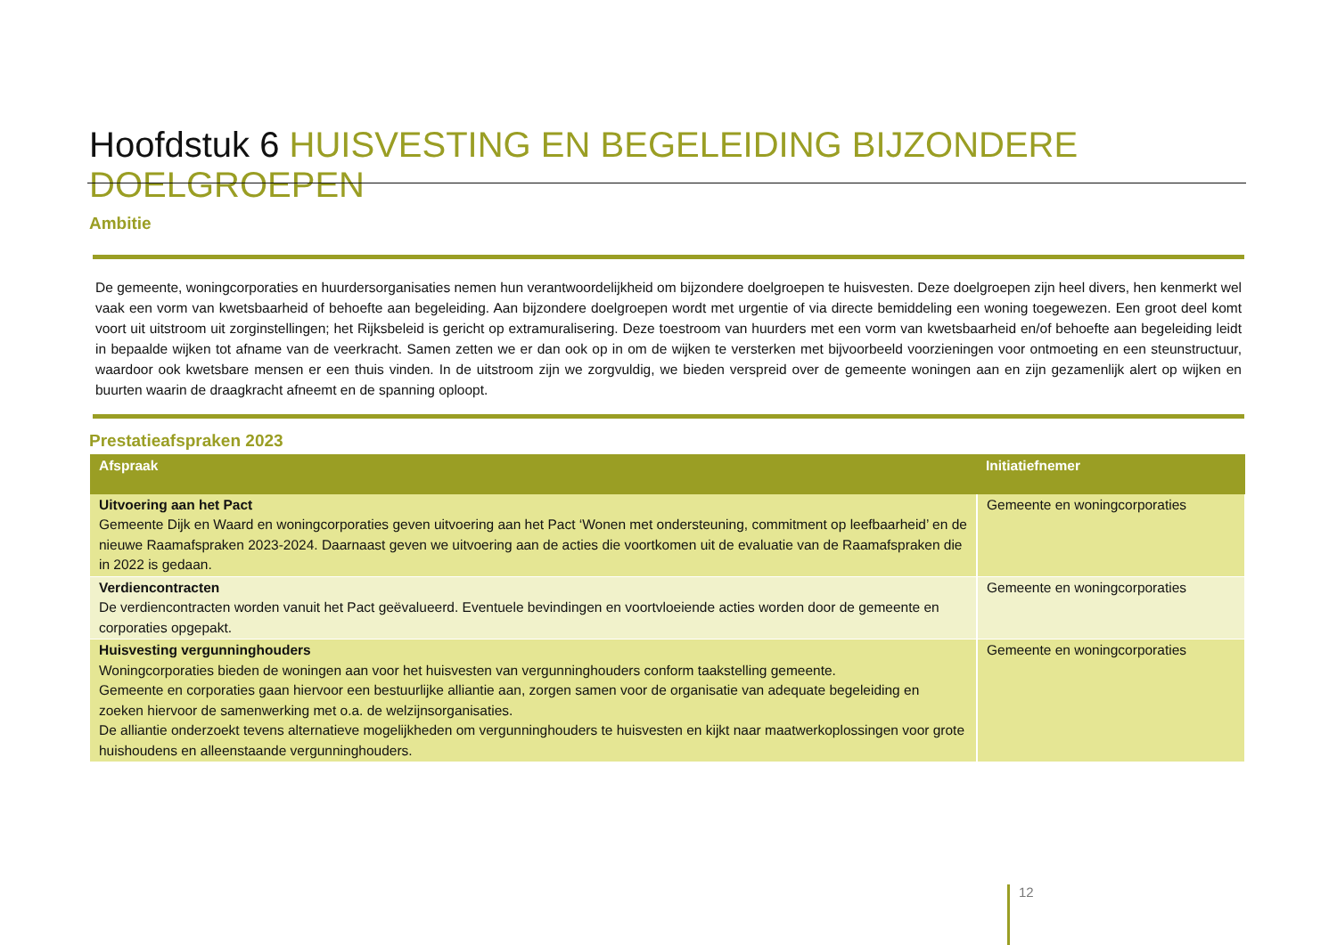Hoofdstuk 6 HUISVESTING EN BEGELEIDING BIJZONDERE DOELGROEPEN
Ambitie
De gemeente, woningcorporaties en huurdersorganisaties nemen hun verantwoordelijkheid om bijzondere doelgroepen te huisvesten. Deze doelgroepen zijn heel divers, hen kenmerkt wel vaak een vorm van kwetsbaarheid of behoefte aan begeleiding. Aan bijzondere doelgroepen wordt met urgentie of via directe bemiddeling een woning toegewezen. Een groot deel komt voort uit uitstroom uit zorginstellingen; het Rijksbeleid is gericht op extramuralisering. Deze toestroom van huurders met een vorm van kwetsbaarheid en/of behoefte aan begeleiding leidt in bepaalde wijken tot afname van de veerkracht. Samen zetten we er dan ook op in om de wijken te versterken met bijvoorbeeld voorzieningen voor ontmoeting en een steunstructuur, waardoor ook kwetsbare mensen er een thuis vinden. In de uitstroom zijn we zorgvuldig, we bieden verspreid over de gemeente woningen aan en zijn gezamenlijk alert op wijken en buurten waarin de draagkracht afneemt en de spanning oploopt.
Prestatieafspraken 2023
| Afspraak | Initiatiefnemer |
| --- | --- |
| Uitvoering aan het Pact Gemeente Dijk en Waard en woningcorporaties geven uitvoering aan het Pact ‘Wonen met ondersteuning, commitment op leefbaarheid’ en de nieuwe Raamafspraken 2023-2024. Daarnaast geven we uitvoering aan de acties die voortkomen uit de evaluatie van de Raamafspraken die in 2022 is gedaan. | Gemeente en woningcorporaties |
| Verdiencontracten De verdiencontracten worden vanuit het Pact geëvalueerd. Eventuele bevindingen en voortvloeiende acties worden door de gemeente en corporaties opgepakt. | Gemeente en woningcorporaties |
| Huisvesting vergunninghouders Woningcorporaties bieden de woningen aan voor het huisvesten van vergunninghouders conform taakstelling gemeente. Gemeente en corporaties gaan hiervoor een bestuurlijke alliantie aan, zorgen samen voor de organisatie van adequate begeleiding en zoeken hiervoor de samenwerking met o.a. de welzijnsorganisaties. De alliantie onderzoekt tevens alternatieve mogelijkheden om vergunninghouders te huisvesten en kijkt naar maatwerkoplossingen voor grote huishoudens en alleenstaande vergunninghouders. | Gemeente en woningcorporaties |
12